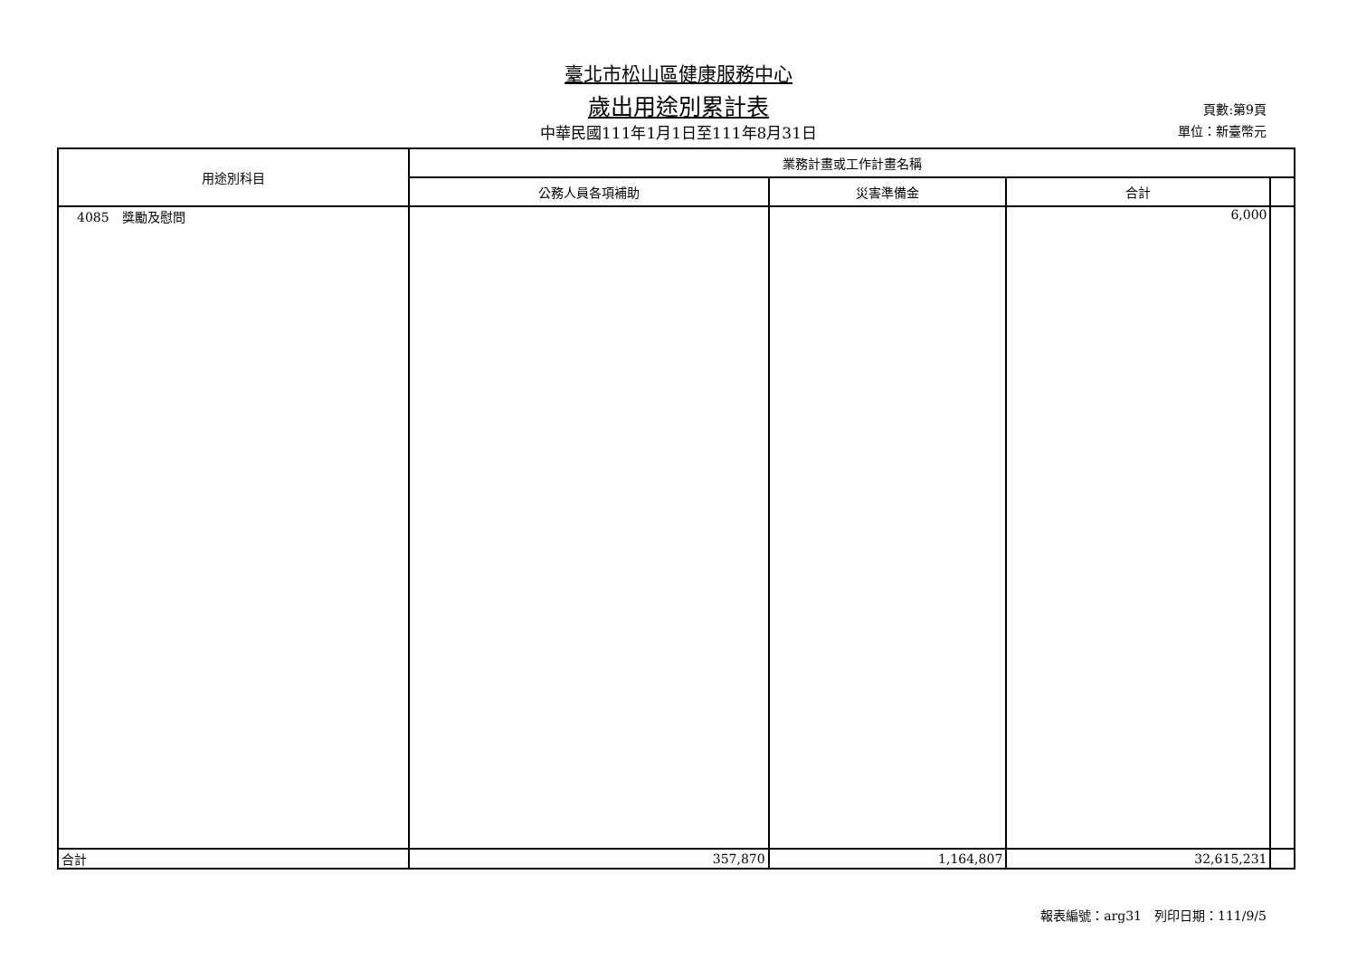臺北市松山區健康服務中心
歲出用途別累計表
中華民國111年1月1日至111年8月31日
頁數:第9頁
單位：新臺幣元
| 用途別科目 | 業務計畫或工作計畫名稱 | | | |
| --- | --- | --- | --- | --- |
| | 公務人員各項補助 | 災害準備金 | 合計 | |
| 4085 獎勵及慰問 | | | 6,000 | |
| 合計 | 357,870 | 1,164,807 | 32,615,231 | |
報表編號：arg31　列印日期：111/9/5